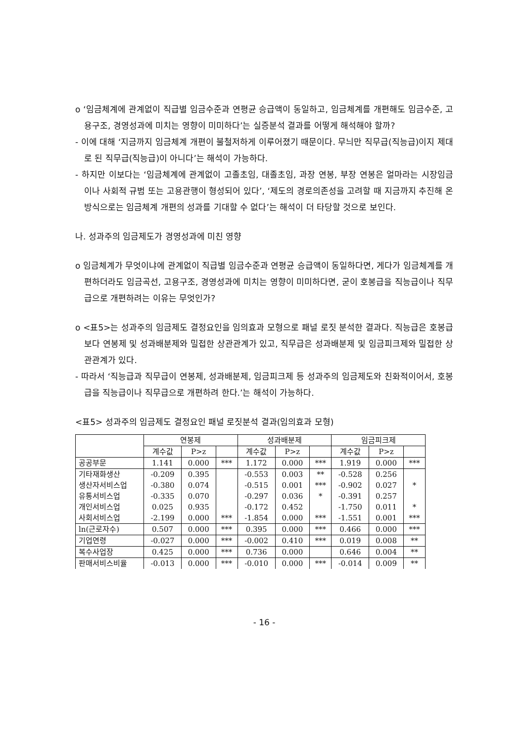o ‘임금체계에 관계없이 직급별 임금수준과 연평균 승급액이 동일하고, 임금체계를 개편해도 임금수준, 고용구조, 경영성과에 미치는 영향이 미미하다’는 실증분석 결과를 어떻게 해석해야 할까?
- 이에 대해 ‘지금까지 임금체계 개편이 불철저하게 이루어졌기 때문이다. 무늬만 직무급(직능급)이지 제대로 된 직무급(직능급)이 아니다’는 해석이 가능하다.
- 하지만 이보다는 ‘임금체계에 관계없이 고졸초임, 대졸초임, 과장 연봉, 부장 연봉은 얼마라는 시장임금이나 사회적 규범 또는 고용관행이 형성되어 있다’, ‘제도의 경로의존성을 고려할 때 지금까지 추진해 온 방식으로는 임금체계 개편의 성과를 기대할 수 없다’는 해석이 더 타당할 것으로 보인다.
나. 성과주의 임금제도가 경영성과에 미친 영향
o 임금체계가 무엇이냐에 관계없이 직급별 임금수준과 연평균 승급액이 동일하다면, 게다가 임금체계를 개편하더라도 임금곡선, 고용구조, 경영성과에 미치는 영향이 미미하다면, 굳이 호봉급을 직능급이나 직무급으로 개편하려는 이유는 무엇인가?
o <표5>는 성과주의 임금제도 결정요인을 임의효과 모형으로 패널 로짓 분석한 결과다. 직능급은 호봉급보다 연봉제 및 성과배분제와 밀접한 상관관계가 있고, 직무급은 성과배분제 및 임금피크제와 밀접한 상관관계가 있다.
- 따라서 ‘직능급과 직무급이 연봉제, 성과배분제, 임금피크제 등 성과주의 임금제도와 친화적이어서, 호봉급을 직능급이나 직무급으로 개편하려 한다.’는 해석이 가능하다.
<표5> 성과주의 임금제도 결정요인 패널 로짓분석 결과(임의효과 모형)
| | 연봉제 | | | 성과배분제 | | | 임금피크제 | | |
| --- | --- | --- | --- | --- | --- | --- | --- | --- | --- |
| | 계수값 | P>z | | 계수값 | P>z | | 계수값 | P>z | |
| 공공부문 | 1.141 | 0.000 | *** | 1.172 | 0.000 | *** | 1.919 | 0.000 | *** |
| 기타재화생산 | -0.209 | 0.395 | | -0.553 | 0.003 | ** | -0.528 | 0.256 | |
| 생산자서비스업 | -0.380 | 0.074 | | -0.515 | 0.001 | *** | -0.902 | 0.027 | * |
| 유통서비스업 | -0.335 | 0.070 | | -0.297 | 0.036 | * | -0.391 | 0.257 | |
| 개인서비스업 | 0.025 | 0.935 | | -0.172 | 0.452 | | -1.750 | 0.011 | * |
| 사회서비스업 | -2.199 | 0.000 | *** | -1.854 | 0.000 | *** | -1.551 | 0.001 | *** |
| ln(근로자수) | 0.507 | 0.000 | *** | 0.395 | 0.000 | *** | 0.466 | 0.000 | *** |
| 기업연령 | -0.027 | 0.000 | *** | -0.002 | 0.410 | *** | 0.019 | 0.008 | ** |
| 복수사업장 | 0.425 | 0.000 | *** | 0.736 | 0.000 | | 0.646 | 0.004 | ** |
| 판매서비스비율 | -0.013 | 0.000 | *** | -0.010 | 0.000 | *** | -0.014 | 0.009 | ** |
- 16 -